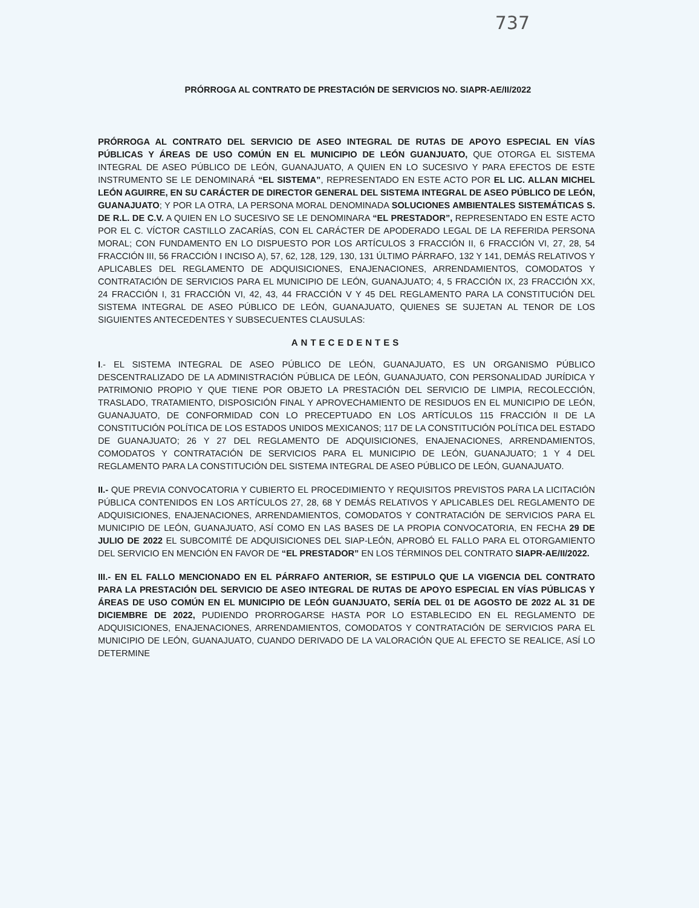737
PRÓRROGA AL CONTRATO DE PRESTACIÓN DE SERVICIOS NO. SIAPR-AE/II/2022
PRÓRROGA AL CONTRATO DEL SERVICIO DE ASEO INTEGRAL DE RUTAS DE APOYO ESPECIAL EN VÍAS PÚBLICAS Y ÁREAS DE USO COMÚN EN EL MUNICIPIO DE LEÓN GUANJUATO, QUE OTORGA EL SISTEMA INTEGRAL DE ASEO PÚBLICO DE LEÓN, GUANAJUATO, A QUIEN EN LO SUCESIVO Y PARA EFECTOS DE ESTE INSTRUMENTO SE LE DENOMINARÁ “EL SISTEMA”, REPRESENTADO EN ESTE ACTO POR EL LIC. ALLAN MICHEL LEÓN AGUIRRE, EN SU CARÁCTER DE DIRECTOR GENERAL DEL SISTEMA INTEGRAL DE ASEO PÚBLICO DE LEÓN, GUANAJUATO; Y POR LA OTRA, LA PERSONA MORAL DENOMINADA SOLUCIONES AMBIENTALES SISTEMÁTICAS S. DE R.L. DE C.V. A QUIEN EN LO SUCESIVO SE LE DENOMINARA “EL PRESTADOR”, REPRESENTADO EN ESTE ACTO POR EL C. VÍCTOR CASTILLO ZACARÍAS, CON EL CARÁCTER DE APODERADO LEGAL DE LA REFERIDA PERSONA MORAL; CON FUNDAMENTO EN LO DISPUESTO POR LOS ARTÍCULOS 3 FRACCIÓN II, 6 FRACCIÓN VI, 27, 28, 54 FRACCIÓN III, 56 FRACCIÓN I INCISO A), 57, 62, 128, 129, 130, 131 ÚLTIMO PÁRRAFO, 132 Y 141, DEMÁS RELATIVOS Y APLICABLES DEL REGLAMENTO DE ADQUISICIONES, ENAJENACIONES, ARRENDAMIENTOS, COMODATOS Y CONTRATACIÓN DE SERVICIOS PARA EL MUNICIPIO DE LEÓN, GUANAJUATO; 4, 5 FRACCIÓN IX, 23 FRACCIÓN XX, 24 FRACCIÓN I, 31 FRACCIÓN VI, 42, 43, 44 FRACCIÓN V Y 45 DEL REGLAMENTO PARA LA CONSTITUCIÓN DEL SISTEMA INTEGRAL DE ASEO PÚBLICO DE LEÓN, GUANAJUATO, QUIENES SE SUJETAN AL TENOR DE LOS SIGUIENTES ANTECEDENTES Y SUBSECUENTES CLAUSULAS:
ANTECEDENTES
I.- EL SISTEMA INTEGRAL DE ASEO PÚBLICO DE LEÓN, GUANAJUATO, ES UN ORGANISMO PÚBLICO DESCENTRALIZADO DE LA ADMINISTRACIÓN PÚBLICA DE LEÓN, GUANAJUATO, CON PERSONALIDAD JURÍDICA Y PATRIMONIO PROPIO Y QUE TIENE POR OBJETO LA PRESTACIÓN DEL SERVICIO DE LIMPIA, RECOLECCIÓN, TRASLADO, TRATAMIENTO, DISPOSICIÓN FINAL Y APROVECHAMIENTO DE RESIDUOS EN EL MUNICIPIO DE LEÓN, GUANAJUATO, DE CONFORMIDAD CON LO PRECEPTUADO EN LOS ARTÍCULOS 115 FRACCIÓN II DE LA CONSTITUCIÓN POLÍTICA DE LOS ESTADOS UNIDOS MEXICANOS; 117 DE LA CONSTITUCIÓN POLÍTICA DEL ESTADO DE GUANAJUATO; 26 Y 27 DEL REGLAMENTO DE ADQUISICIONES, ENAJENACIONES, ARRENDAMIENTOS, COMODATOS Y CONTRATACIÓN DE SERVICIOS PARA EL MUNICIPIO DE LEÓN, GUANAJUATO; 1 Y 4 DEL REGLAMENTO PARA LA CONSTITUCIÓN DEL SISTEMA INTEGRAL DE ASEO PÚBLICO DE LEÓN, GUANAJUATO.
II.- QUE PREVIA CONVOCATORIA Y CUBIERTO EL PROCEDIMIENTO Y REQUISITOS PREVISTOS PARA LA LICITACIÓN PÚBLICA CONTENIDOS EN LOS ARTÍCULOS 27, 28, 68 Y DEMÁS RELATIVOS Y APLICABLES DEL REGLAMENTO DE ADQUISICIONES, ENAJENACIONES, ARRENDAMIENTOS, COMODATOS Y CONTRATACIÓN DE SERVICIOS PARA EL MUNICIPIO DE LEÓN, GUANAJUATO, ASÍ COMO EN LAS BASES DE LA PROPIA CONVOCATORIA, EN FECHA 29 DE JULIO DE 2022 EL SUBCOMITÉ DE ADQUISICIONES DEL SIAP-LEÓN, APROBÓ EL FALLO PARA EL OTORGAMIENTO DEL SERVICIO EN MENCIÓN EN FAVOR DE “EL PRESTADOR” EN LOS TÉRMINOS DEL CONTRATO SIAPR-AE/II/2022.
III.- EN EL FALLO MENCIONADO EN EL PÁRRAFO ANTERIOR, SE ESTIPULO QUE LA VIGENCIA DEL CONTRATO PARA LA PRESTACIÓN DEL SERVICIO DE ASEO INTEGRAL DE RUTAS DE APOYO ESPECIAL EN VÍAS PÚBLICAS Y ÁREAS DE USO COMÚN EN EL MUNICIPIO DE LEÓN GUANJUATO, SERÍA DEL 01 DE AGOSTO DE 2022 AL 31 DE DICIEMBRE DE 2022, PUDIENDO PRORROGARSE HASTA POR LO ESTABLECIDO EN EL REGLAMENTO DE ADQUISICIONES, ENAJENACIONES, ARRENDAMIENTOS, COMODATOS Y CONTRATACIÓN DE SERVICIOS PARA EL MUNICIPIO DE LEÓN, GUANAJUATO, CUANDO DERIVADO DE LA VALORACIÓN QUE AL EFECTO SE REALICE, ASÍ LO DETERMINE